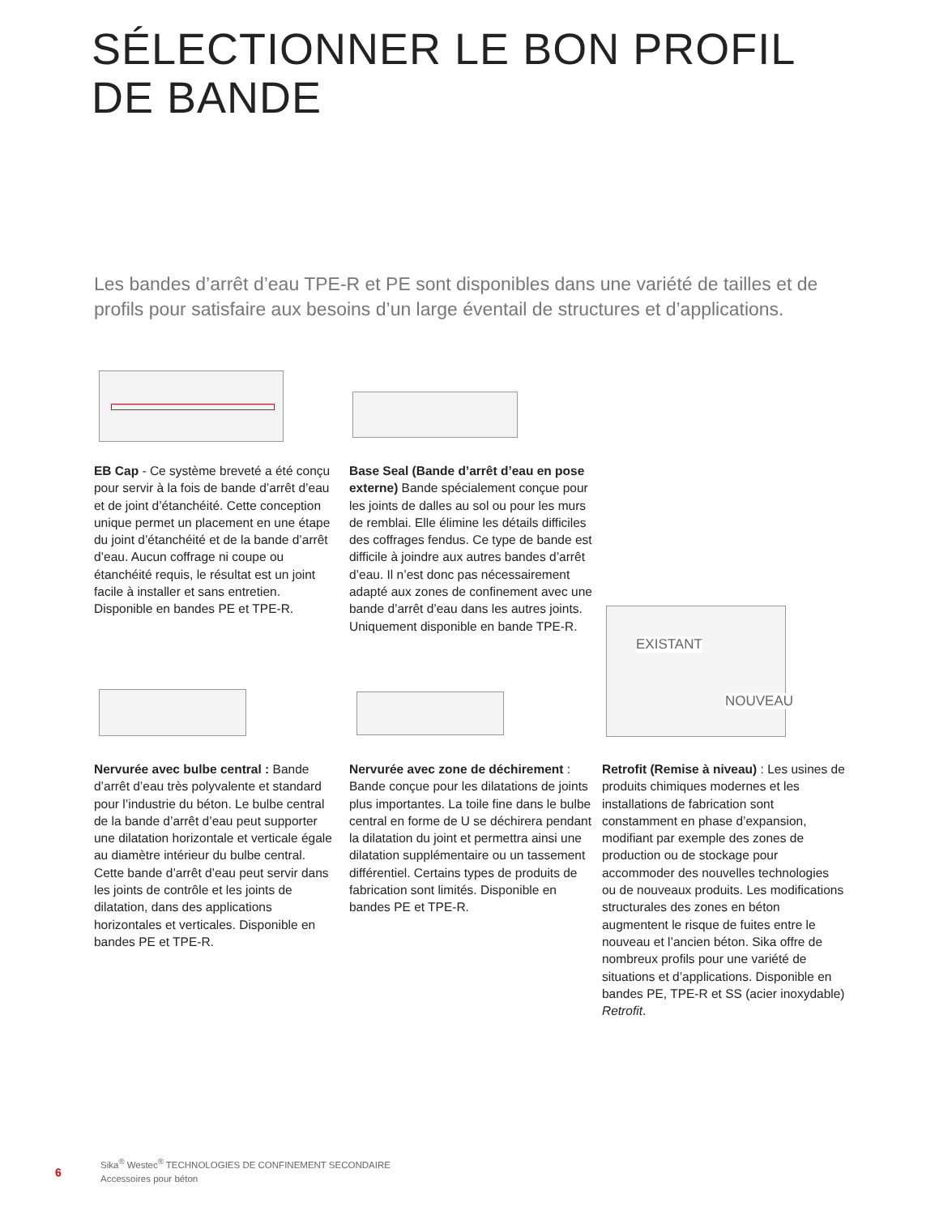SÉLECTIONNER LE BON PROFIL DE BANDE
Les bandes d’arrêt d’eau TPE-R et PE sont disponibles dans une variété de tailles et de profils pour satisfaire aux besoins d’un large éventail de structures et d’applications.
EXISTANT
NOUVEAU
EB Cap - Ce système breveté a été conçu pour servir à la fois de bande d’arrêt d’eau et de joint d’étanchéité. Cette conception unique permet un placement en une étape du joint d’étanchéité et de la bande d’arrêt d’eau. Aucun coffrage ni coupe ou étanchéité requis, le résultat est un joint facile à installer et sans entretien. Disponible en bandes PE et TPE-R.
Base Seal (Bande d’arrêt d’eau en pose externe) Bande spécialement conçue pour les joints de dalles au sol ou pour les murs de remblai. Elle élimine les détails difficiles des coffrages fendus. Ce type de bande est difficile à joindre aux autres bandes d’arrêt d’eau. Il n’est donc pas nécessairement adapté aux zones de confinement avec une bande d’arrêt d’eau dans les autres joints. Uniquement disponible en bande TPE-R.
Nervurée avec bulbe central : Bande d’arrêt d’eau très polyvalente et standard pour l’industrie du béton. Le bulbe central de la bande d’arrêt d’eau peut supporter une dilatation horizontale et verticale égale au diamètre intérieur du bulbe central. Cette bande d’arrêt d’eau peut servir dans les joints de contrôle et les joints de dilatation, dans des applications horizontales et verticales. Disponible en bandes PE et TPE-R.
Nervurée avec zone de déchirement : Bande conçue pour les dilatations de joints plus importantes. La toile fine dans le bulbe central en forme de U se déchirera pendant la dilatation du joint et permettra ainsi une dilatation supplémentaire ou un tassement différentiel. Certains types de produits de fabrication sont limités. Disponible en bandes PE et TPE-R.
Retrofit (Remise à niveau) : Les usines de produits chimiques modernes et les installations de fabrication sont constamment en phase d’expansion, modifiant par exemple des zones de production ou de stockage pour accommoder des nouvelles technologies ou de nouveaux produits. Les modifications structurales des zones en béton augmentent le risque de fuites entre le nouveau et l’ancien béton. Sika offre de nombreux profils pour une variété de situations et d’applications. Disponible en bandes PE, TPE-R et SS (acier inoxydable) Retrofit.
6
Sika<sup>®</sup> Westec<sup>®</sup> TECHNOLOGIES DE CONFINEMENT SECONDAIRE
Accessoires pour béton